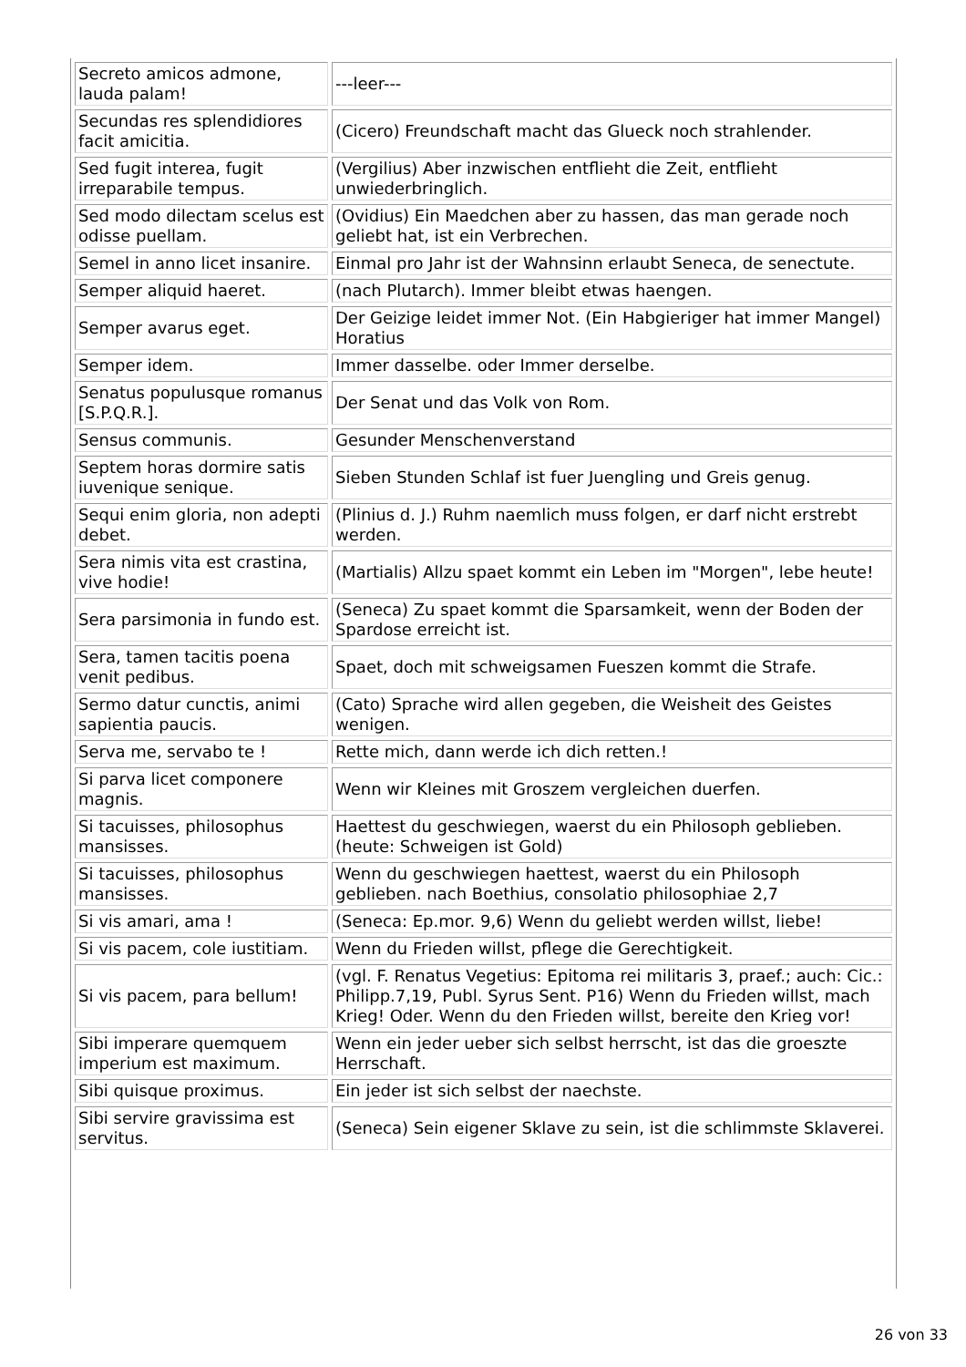| Secreto amicos admone, lauda palam! | ---leer--- |
| Secundas res splendidiores facit amicitia. | (Cicero) Freundschaft macht das Glueck noch strahlender. |
| Sed fugit interea, fugit irreparabile tempus. | (Vergilius) Aber inzwischen entflieht die Zeit, entflieht unwiederbringlich. |
| Sed modo dilectam scelus est odisse puellam. | (Ovidius) Ein Maedchen aber zu hassen, das man gerade noch geliebt hat, ist ein Verbrechen. |
| Semel in anno licet insanire. | Einmal pro Jahr ist der Wahnsinn erlaubt Seneca, de senectute. |
| Semper aliquid haeret. | (nach Plutarch). Immer bleibt etwas haengen. |
| Semper avarus eget. | Der Geizige leidet immer Not. (Ein Habgieriger hat immer Mangel) Horatius |
| Semper idem. | Immer dasselbe. oder Immer derselbe. |
| Senatus populusque romanus [S.P.Q.R.]. | Der Senat und das Volk von Rom. |
| Sensus communis. | Gesunder Menschenverstand |
| Septem horas dormire satis iuvenique senique. | Sieben Stunden Schlaf ist fuer Juengling und Greis genug. |
| Sequi enim gloria, non adepti debet. | (Plinius d. J.) Ruhm naemlich muss folgen, er darf nicht erstrebt werden. |
| Sera nimis vita est crastina, vive hodie! | (Martialis) Allzu spaet kommt ein Leben im "Morgen", lebe heute! |
| Sera parsimonia in fundo est. | (Seneca) Zu spaet kommt die Sparsamkeit, wenn der Boden der Spardose erreicht ist. |
| Sera, tamen tacitis poena venit pedibus. | Spaet, doch mit schweigsamen Fueszen kommt die Strafe. |
| Sermo datur cunctis, animi sapientia paucis. | (Cato) Sprache wird allen gegeben, die Weisheit des Geistes wenigen. |
| Serva me, servabo te ! | Rette mich, dann werde ich dich retten.! |
| Si parva licet componere magnis. | Wenn wir Kleines mit Groszem vergleichen duerfen. |
| Si tacuisses, philosophus mansisses. | Haettest du geschwiegen, waerst du ein Philosoph geblieben. (heute: Schweigen ist Gold) |
| Si tacuisses, philosophus mansisses. | Wenn du geschwiegen haettest, waerst du ein Philosoph geblieben. nach Boethius, consolatio philosophiae 2,7 |
| Si vis amari, ama ! | (Seneca: Ep.mor. 9,6) Wenn du geliebt werden willst, liebe! |
| Si vis pacem, cole iustitiam. | Wenn du Frieden willst, pflege die Gerechtigkeit. |
| Si vis pacem, para bellum! | (vgl. F. Renatus Vegetius: Epitoma rei militaris 3, praef.; auch: Cic.: Philipp.7,19, Publ. Syrus Sent. P16) Wenn du Frieden willst, mach Krieg! Oder. Wenn du den Frieden willst, bereite den Krieg vor! |
| Sibi imperare quemquem imperium est maximum. | Wenn ein jeder ueber sich selbst herrscht, ist das die groeszte Herrschaft. |
| Sibi quisque proximus. | Ein jeder ist sich selbst der naechste. |
| Sibi servire gravissima est servitus. | (Seneca) Sein eigener Sklave zu sein, ist die schlimmste Sklaverei. |
26 von 33